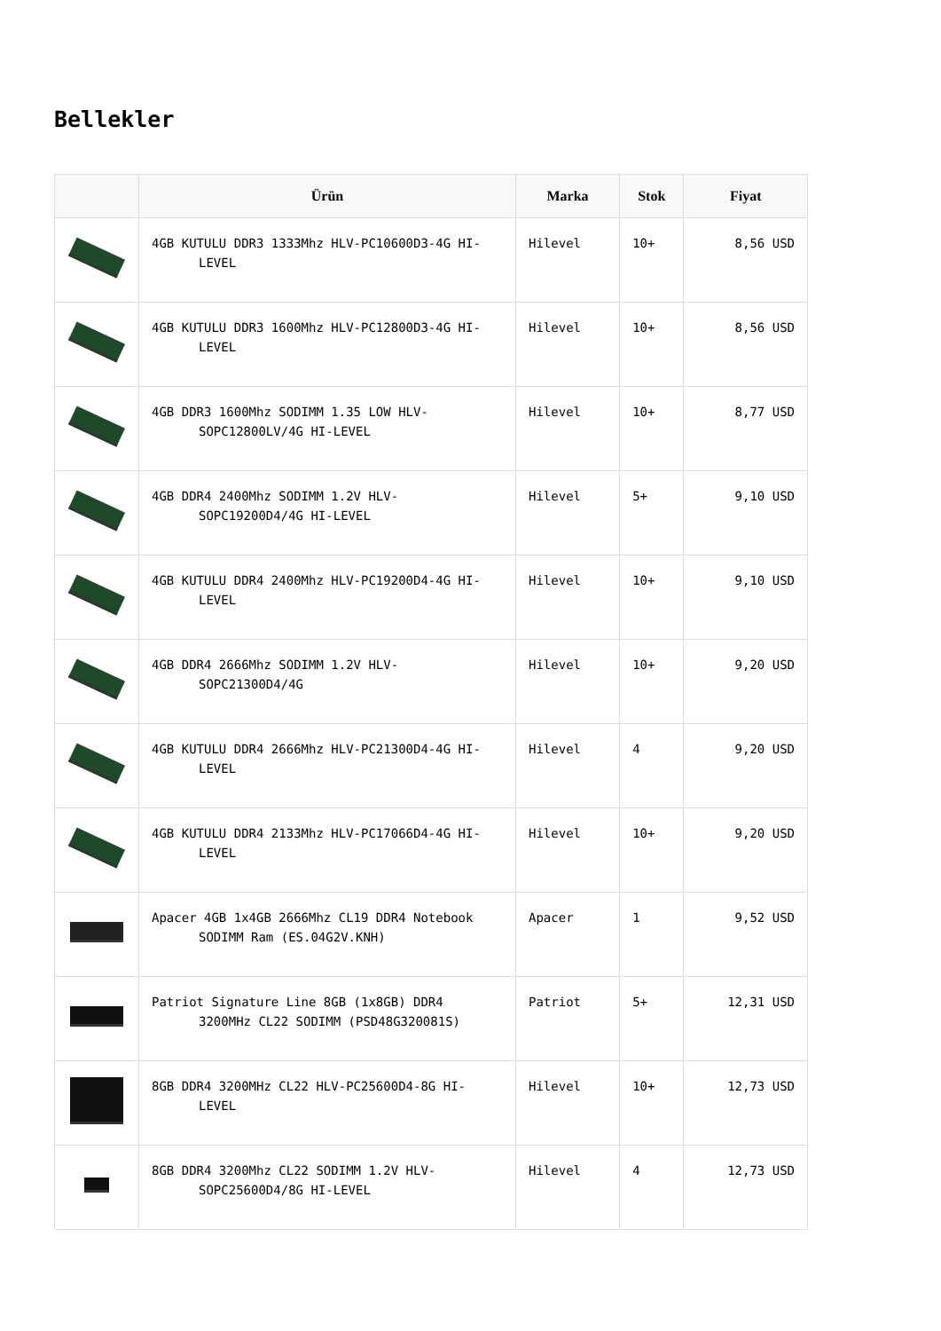Bellekler
| | Ürün | Marka | Stok | Fiyat |
| --- | --- | --- | --- | --- |
| | 4GB KUTULU DDR3 1333Mhz HLV-PC10600D3-4G HI- LEVEL | Hilevel | 10+ | 8,56 USD |
| | 4GB KUTULU DDR3 1600Mhz HLV-PC12800D3-4G HI- LEVEL | Hilevel | 10+ | 8,56 USD |
| | 4GB DDR3 1600Mhz SODIMM 1.35 LOW HLV- SOPC12800LV/4G HI-LEVEL | Hilevel | 10+ | 8,77 USD |
| | 4GB DDR4 2400Mhz SODIMM 1.2V HLV- SOPC19200D4/4G HI-LEVEL | Hilevel | 5+ | 9,10 USD |
| | 4GB KUTULU DDR4 2400Mhz HLV-PC19200D4-4G HI- LEVEL | Hilevel | 10+ | 9,10 USD |
| | 4GB DDR4 2666Mhz SODIMM 1.2V HLV- SOPC21300D4/4G | Hilevel | 10+ | 9,20 USD |
| | 4GB KUTULU DDR4 2666Mhz HLV-PC21300D4-4G HI- LEVEL | Hilevel | 4 | 9,20 USD |
| | 4GB KUTULU DDR4 2133Mhz HLV-PC17066D4-4G HI- LEVEL | Hilevel | 10+ | 9,20 USD |
| | Apacer 4GB 1x4GB 2666Mhz CL19 DDR4 Notebook SODIMM Ram (ES.04G2V.KNH) | Apacer | 1 | 9,52 USD |
| | Patriot Signature Line 8GB (1x8GB) DDR4 3200MHz CL22 SODIMM (PSD48G320081S) | Patriot | 5+ | 12,31 USD |
| | 8GB DDR4 3200MHz CL22 HLV-PC25600D4-8G HI- LEVEL | Hilevel | 10+ | 12,73 USD |
| | 8GB DDR4 3200Mhz CL22 SODIMM 1.2V HLV- SOPC25600D4/8G HI-LEVEL | Hilevel | 4 | 12,73 USD |